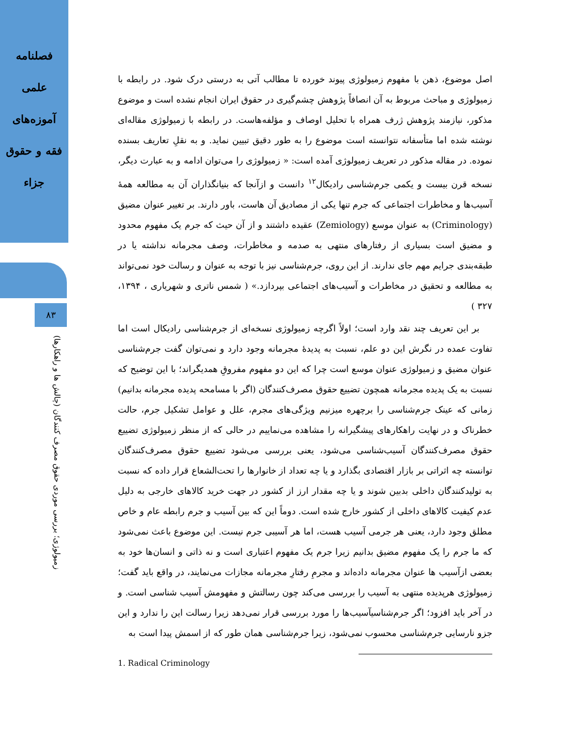فصلنامه
علمی
آموزه‌های
فقه و حقوق
جزاء
۸۳
زمیولوژی؛ بررسی موردی حقوق مصرف کنندگان (چالش ها و راهکارها)
اصل موضوع، ذهن با مفهوم زمیولوژی پیوند خورده تا مطالب آتی به درستی درک شود. در رابطه با زمیولوژی و مباحث مربوط به آن انصافاً پژوهش چشم‌گیری در حقوق ایران انجام نشده است و موضوع مذکور، نیازمند پژوهش ژرف همراه با تحلیل اوصاف و مؤلفه‌هاست. در رابطه با زمیولوژی مقاله‌ای نوشته شده اما متأسفانه نتوانسته است موضوع را به طور دقیق تبیین نماید. و به نقلِ تعاریف بسنده نموده. در مقاله مذکور در تعریف زمیولوژی آمده است: « زمیولوژی را می‌توان ادامه و به عبارت دیگر، نسخه قرن بیست و یکمی جرم‌شناسی رادیکال<sup>۱۲</sup> دانست و ازآنجا که بنیانگذاران آن به مطالعه همهٔ آسیب‌ها و مخاطرات اجتماعی که جرم تنها یکی از مصادیق آن هاست، باور دارند. بر تغییر عنوان مضیق (Criminology) به عنوان موسع (Zemiology) عقیده داشتند و از آن حیث که جرم یک مفهوم محدود و مضیق است بسیاری از رفتارهای منتهی به صدمه و مخاطرات، وصف مجرمانه نداشته یا در طبقه‌بندی جرایم مهم جای ندارند. از این روی، جرم‌شناسی نیز با توجه به عنوان و رسالت خود نمی‌تواند به مطالعه و تحقیق در مخاطرات و آسیب‌های اجتماعی بپردازد.» ( شمس ناتری و شهریاری ، ۱۳۹۴، ۳۲۷ )
بر این تعریف چند نقد وارد است؛ اولاً اگرچه زمیولوژی نسخه‌ای از جرم‌شناسی رادیکال است اما تفاوت عمده در نگرش این دو علم، نسبت به پدیدهٔ مجرمانه وجود دارد و نمی‌توان گفت جرم‌شناسی عنوان مضیق و زمیولوژی عنوان موسع است چرا که این دو مفهوم مفروقِ همدیگراند؛ با این توضیح که نسبت به یک پدیده مجرمانه همچون تضییع حقوق مصرف‌کنندگان (اگر با مسامحه پدیده مجرمانه بدانیم) زمانی که عینک جرم‌شناسی را برچهره میزنیم ویژگی‌های مجرم، علل و عوامل تشکیل جرم، حالت خطرناک و در نهایت راهکارهای پیشگیرانه را مشاهده می‌نماییم در حالی که از منظر زمیولوژی تضییع حقوق مصرف‌کنندگان آسیب‌شناسی می‌شود، یعنی بررسی می‌شود تضییع حقوق مصرف‌کنندگان توانسته چه اثراتی بر بازار اقتصادی بگذارد و یا چه تعداد از خانوارها را تحت‌الشعاع قرار داده که نسبت به تولیدکنندگان داخلی بدبین شوند و یا چه مقدار ارز از کشور در جهت خرید کالاهای خارجی به دلیل عدم کیفیت کالاهای داخلی از کشور خارج شده است. دوماً این که بین آسیب و جرم رابطه عام و خاص مطلق وجود دارد، یعنی هر جرمی آسیب هست، اما هر آسیبی جرم نیست. این موضوع باعث نمی‌شود که ما جرم را یک مفهوم مضیق بدانیم زیرا جرم یک مفهوم اعتباری است و نه ذاتی و انسان‌ها خود به بعضی ازآسیب ها عنوان مجرمانه داده‌اند و مجرمِ رفتارِ مجرمانه مجازات می‌نمایند، در واقع باید گفت؛ زمیولوژی هرپدیده منتهی به آسیب را بررسی می‌کند چون رسالتش و مفهومش آسیب شناسی است. و در آخر باید افزود؛ اگر جرم‌شناسیآسیب‌ها را مورد بررسی قرار نمی‌دهد زیرا رسالت این را ندارد و این جزو نارسایی جرم‌شناسی محسوب نمی‌شود، زیرا جرم‌شناسی همان طور که از اسمش پیدا است به
1. Radical Criminology